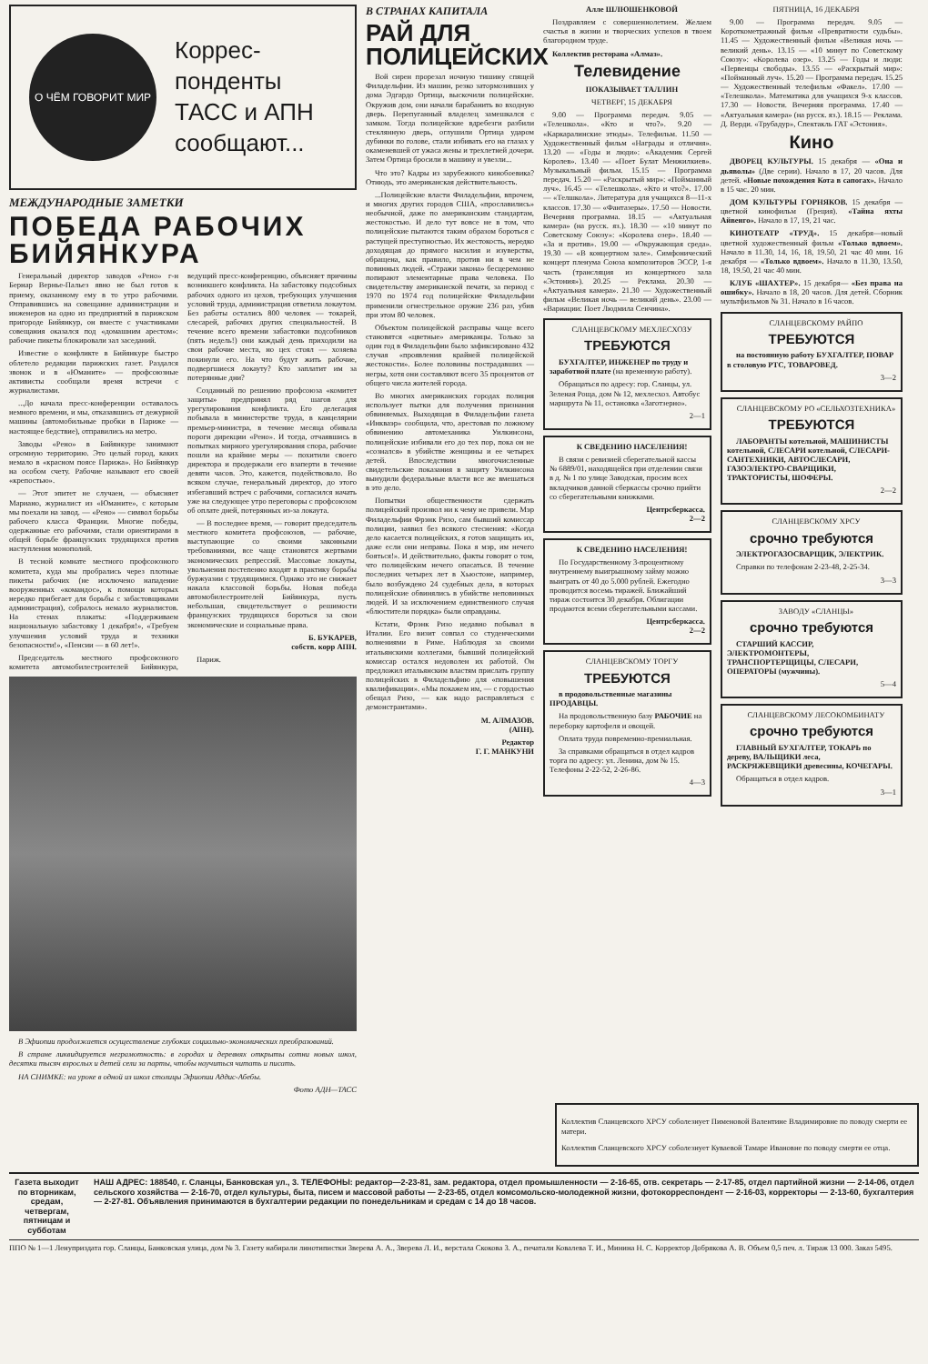О ЧЁМ ГОВОРИТ МИР
Коррес-
понденты
ТАСС и АПН
сообщают...
МЕЖДУНАРОДНЫЕ ЗАМЕТКИ
ПОБЕДА РАБОЧИХ БИЙЯНКУРА
Генеральный директор заводов «Рено» г-н Бернар Вернье-Пальез явно не был готов к приему, оказанному ему в то утро рабочими. Отправившись на совещание администрации и инженеров на одно из предприятий в парижском пригороде Бийянкур, он вместе с участниками совещания оказался под «домашним арестом»: рабочие пикеты блокировали зал заседаний.
Известие о конфликте в Бийянкуре быстро облетело редакции парижских газет. Раздался звонок и в «Юманите» — профсоюзные активисты сообщали время встречи с журналистами.
...До начала пресс-конференции оставалось немного времени, и мы, отказавшись от дежурной машины (автомобильные пробки в Париже — настоящее бедствие), отправились на метро.
Заводы «Рено» в Бийянкуре занимают огромную территорию. Это целый город, каких немало в «красном поясе Парижа». Но Бийянкур на особом счету. Рабочие называют его своей «крепостью».
— Этот эпитет не случаен, — объясняет Мариано, журналист из «Юманите», с которым мы поехали на завод. — «Рено» — символ борьбы рабочего класса Франции. Многие победы, одержанные его рабочими, стали ориентирами в общей борьбе французских трудящихся против наступления монополий.
В тесной комнате местного профсоюзного комитета, куда мы пробрались через плотные пикеты рабочих (не исключено нападение вооруженных «командос», к помощи которых нередко прибегает для борьбы с забастовщиками администрация), собралось немало журналистов. На стенах плакаты: «Поддерживаем национальную забастовку 1 декабря!», «Требуем улучшения условий труда и техники безопасности!», «Пенсии — в 60 лет!».
Председатель местного профсоюзного комитета автомобилестроителей Бийянкура, ведущий пресс-конференцию, объясняет причины возникшего конфликта. На забастовку подсобных рабочих одного из цехов, требующих улучшения условий труда, администрация ответила локаутом. Без работы остались 800 человек — токарей, слесарей, рабочих других специальностей. В течение всего времени забастовки подсобников (пять недель!) они каждый день приходили на свои рабочие места, но цех стоял — хозяева покинули его. На что будут жить рабочие, подвергшиеся локауту? Кто заплатит им за потерянные дни?
Созданный по решению профсоюза «комитет защиты» предпринял ряд шагов для урегулирования конфликта. Его делегация побывала в министерстве труда, в канцелярии премьер-министра, в течение месяца обивала пороги дирекции «Рено». И тогда, отчаявшись в попытках мирного урегулирования спора, рабочие пошли на крайние меры — похитили своего директора и продержали его взаперти в течение девяти часов. Это, кажется, подействовало. Во всяком случае, генеральный директор, до этого избегавший встреч с рабочими, согласился начать уже на следующее утро переговоры с профсоюзом об оплате дней, потерянных из-за локаута.
— В последнее время, — говорит председатель местного комитета профсоюзов, — рабочие, выступающие со своими законными требованиями, все чаще становятся жертвами экономических репрессий. Массовые локауты, увольнения постепенно входят в практику борьбы буржуазии с трудящимися. Однако это не снижает накала классовой борьбы. Новая победа автомобилестроителей Бийянкура, пусть небольшая, свидетельствует о решимости французских трудящихся бороться за свои экономические и социальные права.
Б. БУКАРЕВ,
собств. корр АПН.
Париж.
В Эфиопии продолжается осуществление глубоких социально-экономических преобразований.
В стране ликвидируется неграмотность: в городах и деревнях открыты сотни новых школ, десятки тысяч взрослых и детей сели за парты, чтобы научиться читать и писать.
НА СНИМКЕ: на уроке в одной из школ столицы Эфиопии Аддис-Абебы.
Фото АДН—ТАСС
В СТРАНАХ КАПИТАЛА
РАЙ ДЛЯ ПОЛИЦЕЙСКИХ
Вой сирен прорезал ночную тишину спящей Филадельфии. Из машин, резко затормозивших у дома Эдгардо Ортица, выскочили полицейские. Окружив дом, они начали барабанить во входную дверь. Перепуганный владелец замешкался с замком. Тогда полицейские вдребезги разбили стеклянную дверь, оглушили Ортица ударом дубинки по голове, стали избивать его на глазах у окаменевшей от ужаса жены и трехлетней дочери. Затем Ортица бросили в машину и увезли...
Что это? Кадры из зарубежного кинобоевика? Отнюдь, это американская действительность.
...Полицейские власти Филадельфии, впрочем, и многих других городов США, «прославились» необычной, даже по американским стандартам, жестокостью. И дело тут вовсе не в том, что полицейские пытаются таким образом бороться с растущей преступностью. Их жестокость, нередко доходящая до прямого насилия и изуверства, обращена, как правило, против ни в чем не повинных людей. «Стражи закона» бесцеремонно попирают элементарные права человека. По свидетельству американской печати, за период с 1970 по 1974 год полицейские Филадельфии применили огнестрельное оружие 236 раз, убив при этом 80 человек.
Объектом полицейской расправы чаще всего становятся «цветные» американцы. Только за один год в Филадельфии было зафиксировано 432 случая «проявления крайней полицейской жестокости». Более половины пострадавших — негры, хотя они составляют всего 35 процентов от общего числа жителей города.
Во многих американских городах полиция использует пытки для получения признания обвиняемых. Выходящая в Филадельфии газета «Инкваэр» сообщила, что, арестовав по ложному обвинению автомеханика Уилкинсона, полицейские избивали его до тех пор, пока он не «сознался» в убийстве женщины и ее четырех детей. Впоследствии многочисленные свидетельские показания в защиту Уилкинсона вынудили федеральные власти все же вмешаться в это дело.
Попытки общественности сдержать полицейский произвол ни к чему не привели. Мэр Филадельфии Фрэнк Ризо, сам бывший комиссар полиции, заявил без всякого стеснения: «Когда дело касается полицейских, я готов защищать их, даже если они неправы. Пока я мэр, им нечего бояться!». И действительно, факты говорят о том, что полицейским нечего опасаться. В течение последних четырех лет в Хьюстоне, например, было возбуждено 24 судебных дела, в которых полицейские обвинялись в убийстве неповинных людей. И за исключением единственного случая «блюстители порядка» были оправданы.
Кстати, Фрэнк Ризо недавно побывал в Италии. Его визит совпал со студенческими волнениями в Риме. Наблюдая за своими итальянскими коллегами, бывший полицейский комиссар остался недоволен их работой. Он предложил итальянским властям прислать группу полицейских в Филадельфию для «повышения квалификации». «Мы покажем им, — с гордостью обещал Ризо, — как надо расправляться с демонстрантами».
М. АЛМАЗОВ.
(АПН).
Редактор
Г. Г. МАНКУНИ
Алле ШЛЮШЕНКОВОЙ
Поздравляем с совершеннолетием. Желаем счастья в жизни и творческих успехов в твоем благородном труде.
Коллектив ресторана «Алмаз».
Телевидение
ПОКАЗЫВАЕТ ТАЛЛИН
ЧЕТВЕРГ, 15 ДЕКАБРЯ
9.00 — Программа передач. 9.05 — «Телешкола». «Кто и что?». 9.20 — «Каркаралинские этюды». Телефильм. 11.50 — Художественный фильм «Награды и отличия». 13.20 — «Годы и люди»: «Академик Сергей Королев». 13.40 — «Поет Булат Менжилкиев». Музыкальный фильм. 15.15 — Программа передач. 15.20 — «Раскрытый мир»: «Пойманный луч». 16.45 — «Телешкола». «Кто и что?». 17.00 — «Телшкола». Литература для учащихся 8—11-х классов. 17.30 — «Фантазеры». 17.50 — Новости. Вечерняя программа. 18.15 — «Актуальная камера» (на русск. яз.). 18.30 — «10 минут по Советскому Союзу»: «Королева озер». 18.40 — «За и против». 19.00 — «Окружающая среда». 19.30 — «В концертном зале». Симфонический концерт пленума Союза композиторов ЭССР, 1-я часть (трансляция из концертного зала «Эстония»). 20.25 — Реклама. 20.30 — «Актуальная камера». 21.30 — Художественный фильм «Великая ночь — великий день». 23.00 — «Вариации: Поет Людмила Сенчина».
СЛАНЦЕВСКОМУ МЕХЛЕСХОЗУ
ТРЕБУЮТСЯ
БУХГАЛТЕР, ИНЖЕНЕР по труду и заработной плате (на временную работу).
Обращаться по адресу: гор. Сланцы, ул. Зеленая Роща, дом № 12, мехлесхоз. Автобус маршрута № 11, остановка «Заготзерно».
2—1
К СВЕДЕНИЮ НАСЕЛЕНИЯ!
В связи с ревизией сберегательной кассы № 6889/01, находящейся при отделении связи в д. № 1 по улице Заводская, просим всех вкладчиков данной сберкассы срочно прийти со сберегательными книжками.
Центрсберкасса.
2—2
К СВЕДЕНИЮ НАСЕЛЕНИЯ!
По Государственному 3-процентному внутреннему выигрышному займу можно выиграть от 40 до 5.000 рублей. Ежегодно проводится восемь тиражей. Ближайший тираж состоится 30 декабря. Облигации продаются всеми сберегательными кассами.
Центрсберкасса.
2—2
СЛАНЦЕВСКОМУ ТОРГУ
ТРЕБУЮТСЯ
в продовольственные магазины ПРОДАВЦЫ.
На продовольственную базу РАБОЧИЕ на переборку картофеля и овощей.
Оплата труда повременно-премиальная.
За справками обращаться в отдел кадров торга по адресу: ул. Ленина, дом № 15. Телефоны 2-22-52, 2-26-86.
4—3
ПЯТНИЦА, 16 ДЕКАБРЯ
9.00 — Программа передач. 9.05 — Короткометражный фильм «Превратности судьбы». 11.45 — Художественный фильм «Великая ночь — великий день». 13.15 — «10 минут по Советскому Союзу»: «Королева озер». 13.25 — Годы и люди: «Первенцы свободы». 13.55 — «Раскрытый мир»: «Пойманный луч». 15.20 — Программа передач. 15.25 — Художественный телефильм «Факел». 17.00 — «Телешкола». Математика для учащихся 9-х классов. 17.30 — Новости. Вечерняя программа. 17.40 — «Актуальная камера» (на русск. яз.). 18.15 — Реклама. Д. Верди. «Трубадур», Спектакль ГАТ «Эстония».
Кино
ДВОРЕЦ КУЛЬТУРЫ. 15 декабря — «Она и дьяволы» (Две серии). Начало в 17, 20 часов. Для детей. «Новые похождения Кота в сапогах». Начало в 15 час. 20 мин.
ДОМ КУЛЬТУРЫ ГОРНЯКОВ. 15 декабря — цветной кинофильм (Греция). «Тайна яхты Айвенго». Начало в 17, 19, 21 час.
КИНОТЕАТР «ТРУД». 15 декабря—новый цветной художественный фильм «Только вдвоем». Начало в 11.30, 14, 16, 18, 19.50, 21 час 40 мин. 16 декабря — «Только вдвоем». Начало в 11.30, 13.50, 18, 19.50, 21 час 40 мин.
КЛУБ «ШАХТЕР». 15 декабря— «Без права на ошибку». Начало в 18, 20 часов. Для детей. Сборник мультфильмов № 31. Начало в 16 часов.
СЛАНЦЕВСКОМУ РАЙПО
ТРЕБУЮТСЯ
на постоянную работу БУХГАЛТЕР, ПОВАР в столовую РТС, ТОВАРОВЕД.
3—2
СЛАНЦЕВСКОМУ РО «СЕЛЬХОЗТЕХНИКА»
ТРЕБУЮТСЯ
ЛАБОРАНТЫ котельной, МАШИНИСТЫ котельной, СЛЕСАРИ котельной, СЛЕСАРИ-САНТЕХНИКИ, АВТОСЛЕСАРИ, ГАЗОЭЛЕКТРО-СВАРЩИКИ, ТРАКТОРИСТЫ, ШОФЕРЫ.
2—2
СЛАНЦЕВСКОМУ ХРСУ
срочно требуются
ЭЛЕКТРОГАЗОСВАРЩИК, ЭЛЕКТРИК.
Справки по телефонам 2-23-48, 2-25-34.
3—3
ЗАВОДУ «СЛАНЦЫ»
срочно требуются
СТАРШИЙ КАССИР, ЭЛЕКТРОМОНТЕРЫ, ТРАНСПОРТЕРЩИЦЫ, СЛЕСАРИ, ОПЕРАТОРЫ (мужчины).
5—4
СЛАНЦЕВСКОМУ ЛЕСОКОМБИНАТУ
срочно требуются
ГЛАВНЫЙ БУХГАЛТЕР, ТОКАРЬ по дереву, ВАЛЬЩИКИ леса, РАСКРЯЖЕВЩИКИ древесины, КОЧЕГАРЫ.
Обращаться в отдел кадров.
3—1
Коллектив Сланцевского ХРСУ соболезнует Пименовой Валентине Владимировне по поводу смерти ее матери.
Коллектив Сланцевского ХРСУ соболезнует Куваевой Тамаре Ивановне по поводу смерти ее отца.
Газета выходит по вторникам, средам, четвергам, пятницам и субботам
НАШ АДРЕС: 188540, г. Сланцы, Банковская ул., 3. ТЕЛЕФОНЫ: редактор—2-23-81, зам. редактора, отдел промышленности — 2-16-65, отв. секретарь — 2-17-85, отдел партийной жизни — 2-14-06, отдел сельского хозяйства — 2-16-70, отдел культуры, быта, писем и массовой работы — 2-23-65, отдел комсомольско-молодежной жизни, фотокорреспондент — 2-16-03, корректоры — 2-13-60, бухгалтерия — 2-27-81. Объявления принимаются в бухгалтерии редакции по понедельникам и средам с 14 до 18 часов.
ППО № 1—1 Ленуприздата гор. Сланцы, Банковская улица, дом № 3. Газету набирали линотипистки Зверева А. А., Зверева Л. И., верстала Скокова З. А., печатали Ковалева Т. И., Минина Н. С. Корректор Добрякова А. В. Объем 0,5 печ. л. Тираж 13 000. Заказ 5495.